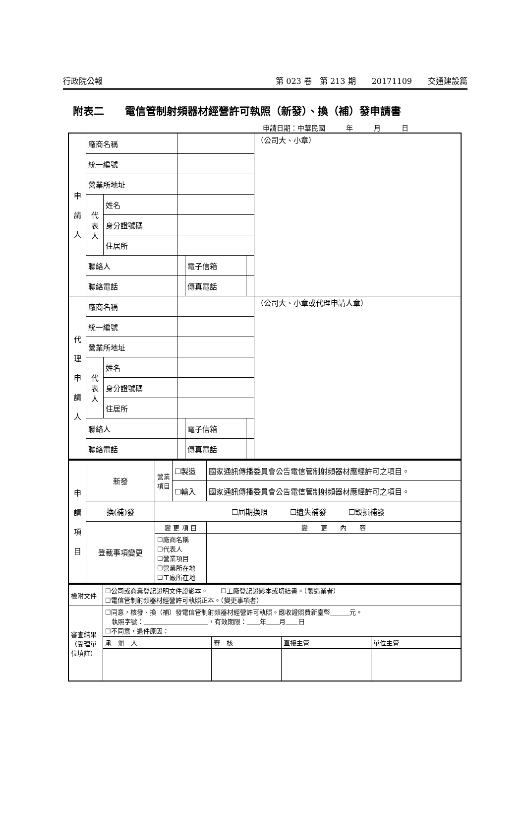行政院公報 第 023 卷　第 213 期　　20171109　　交通建設篇
附表二　　電信管制射頻器材經營許可執照（新發）、換（補）發申請書
申請日期：中華民國　　　年　　　月　　　日
| 申 請 人 | 廠商名稱 | | | | | （公司大、小章） |
| | 統一編號 | | | | | |
| | 營業所地址 | | | | | |
| | 代表人 | 姓名 | | | | |
| | | 身分證號碼 | | | | |
| | | 住居所 | | | | |
| | 聯絡人 | | | 電子信箱 | | |
| | 聯絡電話 | | | 傳真電話 | | |
| 代 理 申 請 人 | 廠商名稱 | | | | | （公司大、小章或代理申請人章） |
| | 統一編號 | | | | | |
| | 營業所地址 | | | | | |
| | 代表人 | 姓名 | | | | |
| | | 身分證號碼 | | | | |
| | | 住居所 | | | | |
| | 聯絡人 | | | 電子信箱 | | |
| | 聯絡電話 | | | 傳真電話 | | |
| 申 請 項 目 | 新發 | 營業項目 | ☐製造 | 國家通訊傳播委員會公告電信管制射頻器材應經許可之項目。 | |
| | | | ☐輸入 | 國家通訊傳播委員會公告電信管制射頻器材應經許可之項目。 | |
| | 換(補)發 | ☐屆期換照 ☐遺失補發 ☐毀損補發 | | | |
| | 登載事項變更 | 變 更 項 目 | | | 變 更 內 容 |
| | | ☐廠商名稱 ☐代表人 ☐營業項目 ☐營業所在地 ☐工廠所在地 | | | |
| 檢附文件 | ☐公司或商業登記證明文件證影本。 ☐工廠登記證影本或切結書。（製造業者） ☐電信管制射頻器材經營許可執照正本。（變更事項者） | | | |
| 審查結果（受理單位填註） | ☐同意，核發、換（補）發電信管制射頻器材經營許可執照。應收證照費新臺幣＿＿＿元。 執照字號：＿＿＿＿＿＿＿＿＿＿，有效期限：＿＿年＿＿月＿＿日 ☐不同意，退件原因： | | | |
| | 承 辦 人 | 審 核 | 直接主管 | 單位主管 |